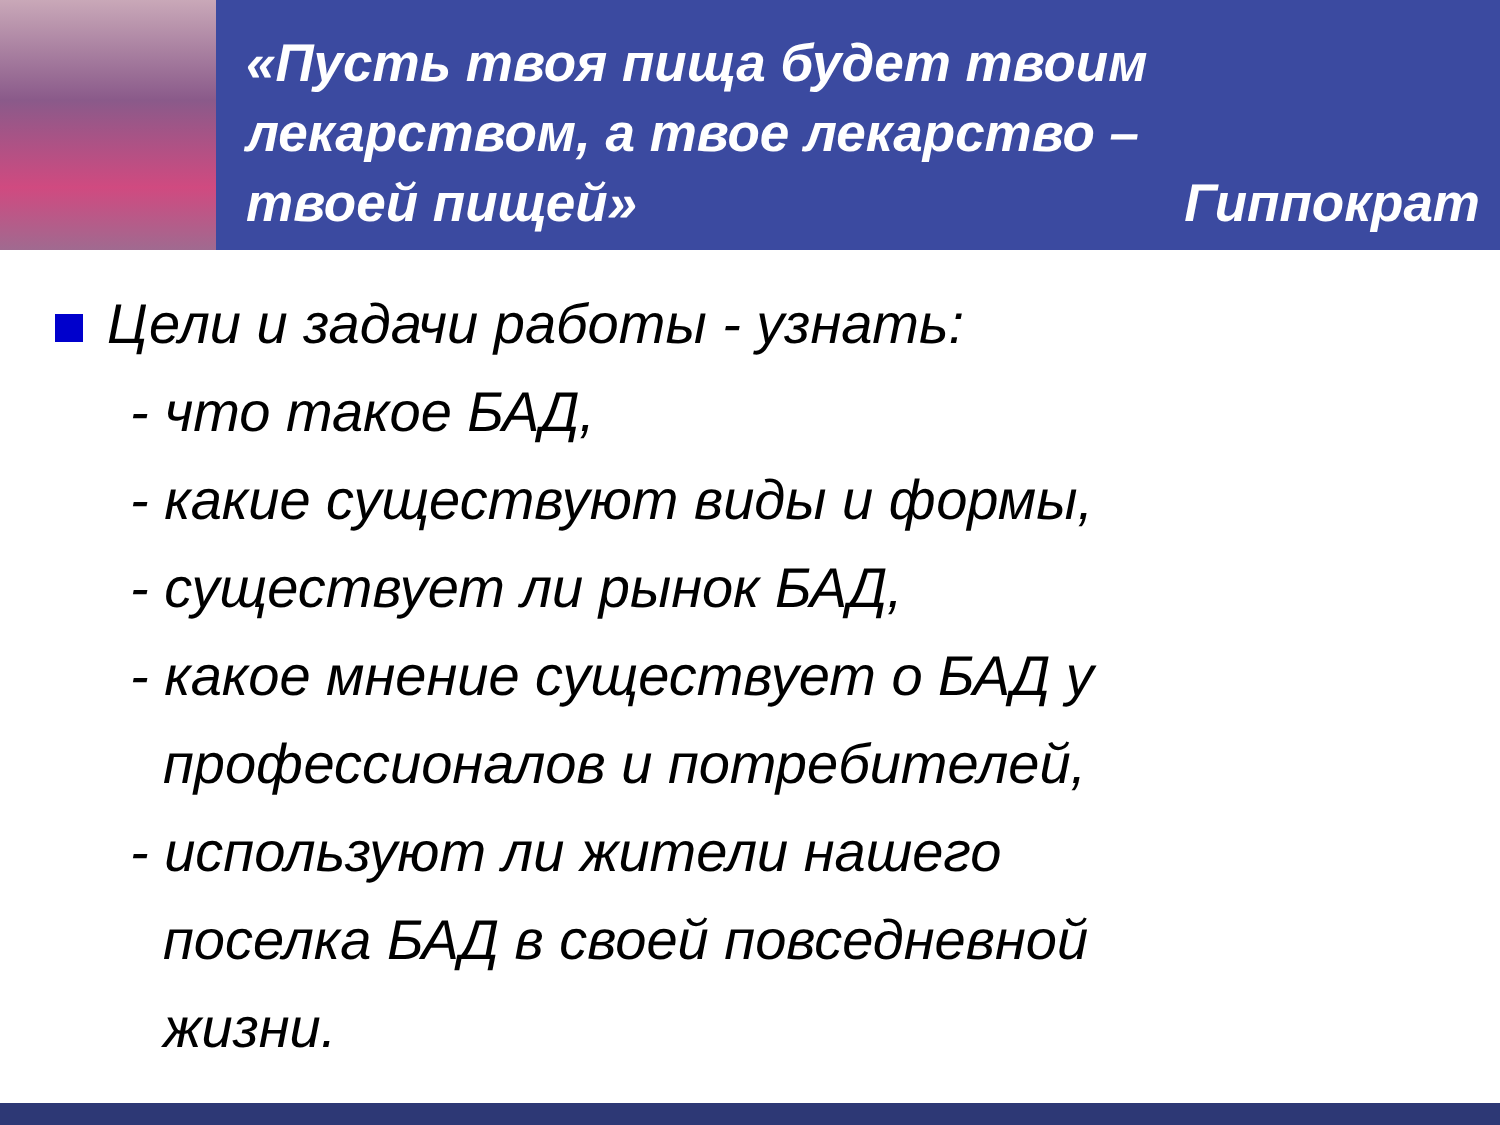«Пусть твоя пища будет твоим
лекарством, а твое лекарство –
твоей пищей» Гиппократ
Цели и задачи работы - узнать:
- что такое БАД,
- какие существуют виды и формы,
- существует ли рынок БАД,
- какое мнение существует о БАД у
профессионалов и потребителей,
- используют ли жители нашего
поселка БАД в своей повседневной
жизни.